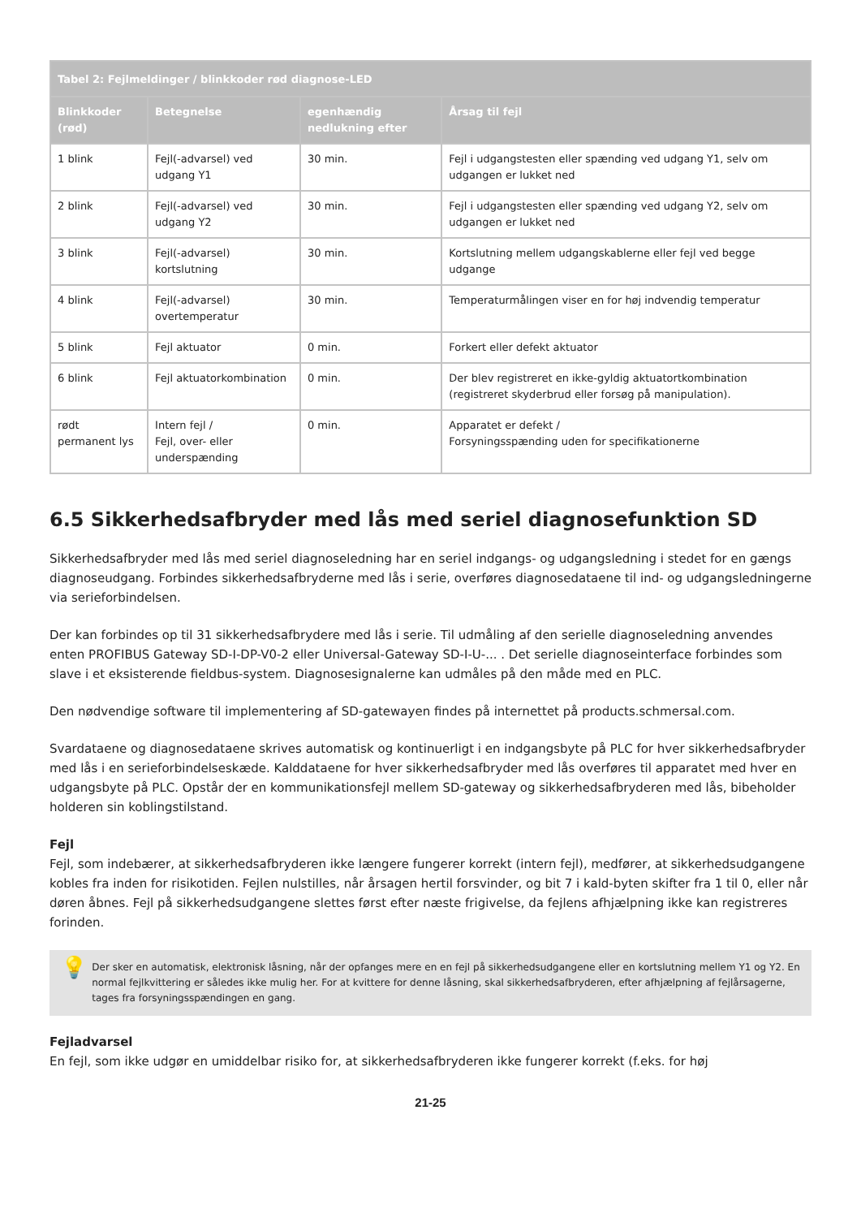| Tabel 2: Fejlmeldinger / blinkkoder rød diagnose-LED | | | |
| --- | --- | --- | --- |
| Blinkkoder (rød) | Betegnelse | egenhændig nedlukning efter | Årsag til fejl |
| 1 blink | Fejl(-advarsel) ved udgang Y1 | 30 min. | Fejl i udgangstesten eller spænding ved udgang Y1, selv om udgangen er lukket ned |
| 2 blink | Fejl(-advarsel) ved udgang Y2 | 30 min. | Fejl i udgangstesten eller spænding ved udgang Y2, selv om udgangen er lukket ned |
| 3 blink | Fejl(-advarsel) kortslutning | 30 min. | Kortslutning mellem udgangskablerne eller fejl ved begge udgange |
| 4 blink | Fejl(-advarsel) overtemperatur | 30 min. | Temperaturmålingen viser en for høj indvendig temperatur |
| 5 blink | Fejl aktuator | 0 min. | Forkert eller defekt aktuator |
| 6 blink | Fejl aktuatorkombination | 0 min. | Der blev registreret en ikke-gyldig aktuatortkombination (registreret skyderbrud eller forsøg på manipulation). |
| rødt permanent lys | Intern fejl / Fejl, over- eller underspænding | 0 min. | Apparatet er defekt / Forsyningsspænding uden for specifikationerne |
6.5 Sikkerhedsafbryder med lås med seriel diagnosefunktion SD
Sikkerhedsafbryder med lås med seriel diagnoseledning har en seriel indgangs- og udgangsledning i stedet for en gængs diagnoseudgang. Forbindes sikkerhedsafbryderne med lås i serie, overføres diagnosedataene til ind- og udgangsledningerne via serieforbindelsen.
Der kan forbindes op til 31 sikkerhedsafbrydere med lås i serie. Til udmåling af den serielle diagnoseledning anvendes enten PROFIBUS Gateway SD-I-DP-V0-2 eller Universal-Gateway SD-I-U-... . Det serielle diagnoseinterface forbindes som slave i et eksisterende fieldbus-system. Diagnosesignalerne kan udmåles på den måde med en PLC.
Den nødvendige software til implementering af SD-gatewayen findes på internettet på products.schmersal.com.
Svardataene og diagnosedataene skrives automatisk og kontinuerligt i en indgangsbyte på PLC for hver sikkerhedsafbryder med lås i en serieforbindelseskæde. Kalddataene for hver sikkerhedsafbryder med lås overføres til apparatet med hver en udgangsbyte på PLC. Opstår der en kommunikationsfejl mellem SD-gateway og sikkerhedsafbryderen med lås, bibeholder holderen sin koblingstilstand.
Fejl
Fejl, som indebærer, at sikkerhedsafbryderen ikke længere fungerer korrekt (intern fejl), medfører, at sikkerhedsudgangene kobles fra inden for risikotiden. Fejlen nulstilles, når årsagen hertil forsvinder, og bit 7 i kald-byten skifter fra 1 til 0, eller når døren åbnes. Fejl på sikkerhedsudgangene slettes først efter næste frigivelse, da fejlens afhjælpning ikke kan registreres forinden.
💡
Der sker en automatisk, elektronisk låsning, når der opfanges mere en en fejl på sikkerhedsudgangene eller en kortslutning mellem Y1 og Y2. En normal fejlkvittering er således ikke mulig her. For at kvittere for denne låsning, skal sikkerhedsafbryderen, efter afhjælpning af fejlårsagerne, tages fra forsyningsspændingen en gang.
Fejladvarsel
En fejl, som ikke udgør en umiddelbar risiko for, at sikkerhedsafbryderen ikke fungerer korrekt (f.eks. for høj
21-25